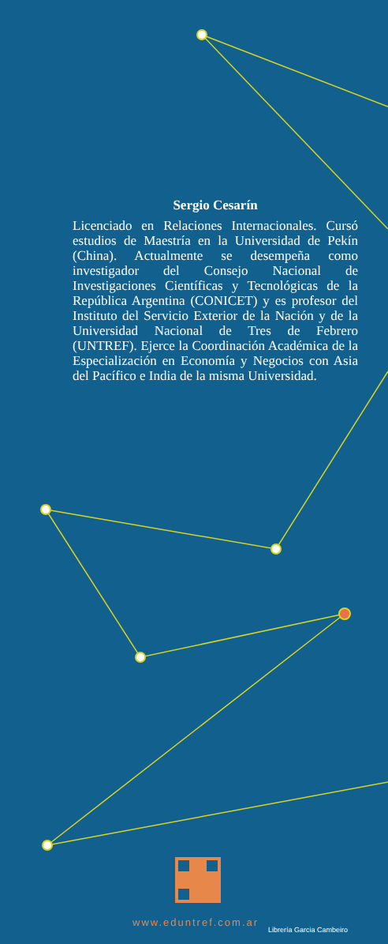Sergio Cesarín
Licenciado en Relaciones Internacionales. Cursó estudios de Maestría en la Universidad de Pekín (China). Actualmente se desempeña como investigador del Consejo Nacional de Investigaciones Científicas y Tecnológicas de la República Argentina (CONICET) y es profesor del Instituto del Servicio Exterior de la Nación y de la Universidad Nacional de Tres de Febrero (UNTREF). Ejerce la Coordinación Académica de la Especialización en Economía y Negocios con Asia del Pacífico e India de la misma Universidad.
www.eduntref.com.ar
Librería Garcia Cambeiro